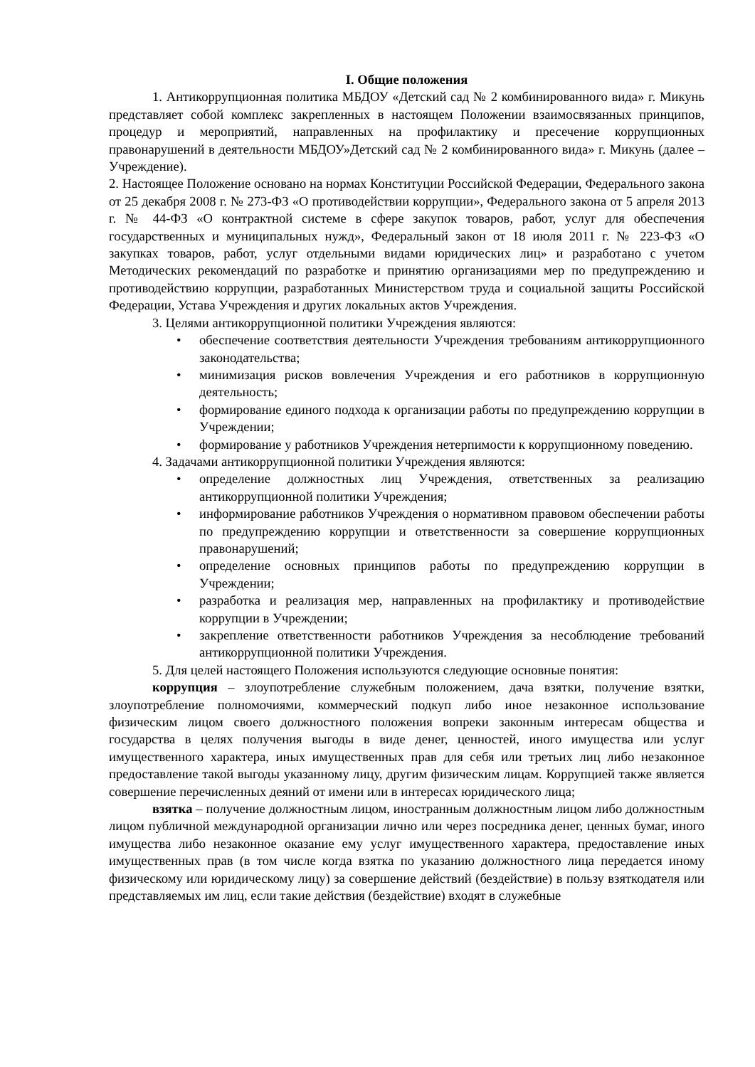I. Общие положения
1. Антикоррупционная политика МБДОУ «Детский сад № 2 комбинированного вида» г. Микунь представляет собой комплекс закрепленных в настоящем Положении взаимосвязанных принципов, процедур и мероприятий, направленных на профилактику и пресечение коррупционных правонарушений в деятельности МБДОУ»Детский сад № 2 комбинированного вида» г. Микунь (далее – Учреждение).
2. Настоящее Положение основано на нормах Конституции Российской Федерации, Федерального закона от 25 декабря 2008 г. № 273-ФЗ «О противодействии коррупции», Федерального закона от 5 апреля 2013 г. № 44-ФЗ «О контрактной системе в сфере закупок товаров, работ, услуг для обеспечения государственных и муниципальных нужд», Федеральный закон от 18 июля 2011 г. № 223-ФЗ «О закупках товаров, работ, услуг отдельными видами юридических лиц» и разработано с учетом Методических рекомендаций по разработке и принятию организациями мер по предупреждению и противодействию коррупции, разработанных Министерством труда и социальной защиты Российской Федерации, Устава Учреждения и других локальных актов Учреждения.
3. Целями антикоррупционной политики Учреждения являются:
• обеспечение соответствия деятельности Учреждения требованиям антикоррупционного законодательства;
• минимизация рисков вовлечения Учреждения и его работников в коррупционную деятельность;
• формирование единого подхода к организации работы по предупреждению коррупции в Учреждении;
• формирование у работников Учреждения нетерпимости к коррупционному поведению.
4. Задачами антикоррупционной политики Учреждения являются:
• определение должностных лиц Учреждения, ответственных за реализацию антикоррупционной политики Учреждения;
• информирование работников Учреждения о нормативном правовом обеспечении работы по предупреждению коррупции и ответственности за совершение коррупционных правонарушений;
• определение основных принципов работы по предупреждению коррупции в Учреждении;
• разработка и реализация мер, направленных на профилактику и противодействие коррупции в Учреждении;
• закрепление ответственности работников Учреждения за несоблюдение требований антикоррупционной политики Учреждения.
5. Для целей настоящего Положения используются следующие основные понятия:
коррупция – злоупотребление служебным положением, дача взятки, получение взятки, злоупотребление полномочиями, коммерческий подкуп либо иное незаконное использование физическим лицом своего должностного положения вопреки законным интересам общества и государства в целях получения выгоды в виде денег, ценностей, иного имущества или услуг имущественного характера, иных имущественных прав для себя или третьих лиц либо незаконное предоставление такой выгоды указанному лицу, другим физическим лицам. Коррупцией также является совершение перечисленных деяний от имени или в интересах юридического лица;
взятка – получение должностным лицом, иностранным должностным лицом либо должностным лицом публичной международной организации лично или через посредника денег, ценных бумаг, иного имущества либо незаконное оказание ему услуг имущественного характера, предоставление иных имущественных прав (в том числе когда взятка по указанию должностного лица передается иному физическому или юридическому лицу) за совершение действий (бездействие) в пользу взяткодателя или представляемых им лиц, если такие действия (бездействие) входят в служебные